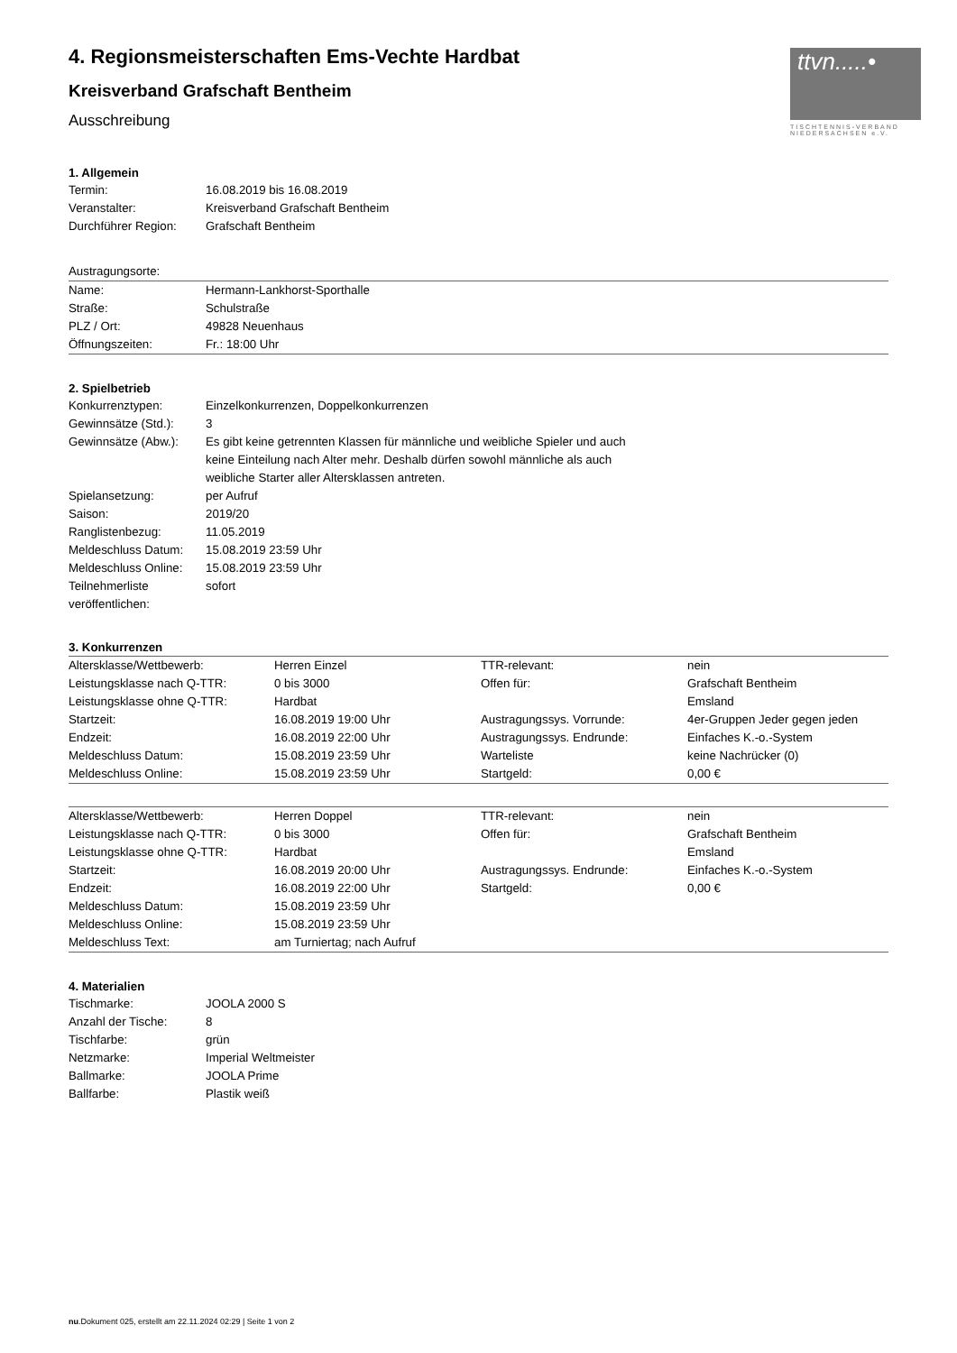ttvn.....•
TISCHTENNIS-VERBAND
NIEDERSACHSEN e.V.
4. Regionsmeisterschaften Ems-Vechte Hardbat
Kreisverband Grafschaft Bentheim
Ausschreibung
1. Allgemein
| Termin: | 16.08.2019 bis 16.08.2019 |
| Veranstalter: | Kreisverband Grafschaft Bentheim |
| Durchführer Region: | Grafschaft Bentheim |
Austragungsorte:
| Name: | Hermann-Lankhorst-Sporthalle |
| Straße: | Schulstraße |
| PLZ / Ort: | 49828 Neuenhaus |
| Öffnungszeiten: | Fr.: 18:00 Uhr |
2. Spielbetrieb
| Konkurrenztypen: | Einzelkonkurrenzen, Doppelkonkurrenzen |
| Gewinnsätze (Std.): | 3 |
| Gewinnsätze (Abw.): | Es gibt keine getrennten Klassen für männliche und weibliche Spieler und auch keine Einteilung nach Alter mehr. Deshalb dürfen sowohl männliche als auch weibliche Starter aller Altersklassen antreten. |
| Spielansetzung: | per Aufruf |
| Saison: | 2019/20 |
| Ranglistenbezug: | 11.05.2019 |
| Meldeschluss Datum: | 15.08.2019 23:59 Uhr |
| Meldeschluss Online: | 15.08.2019 23:59 Uhr |
| Teilnehmerliste veröffentlichen: | sofort |
3. Konkurrenzen
| Altersklasse/Wettbewerb: | Herren Einzel | TTR-relevant: | nein |
| Leistungsklasse nach Q-TTR: | 0 bis 3000 | Offen für: | Grafschaft Bentheim |
| Leistungsklasse ohne Q-TTR: | Hardbat | | Emsland |
| Startzeit: | 16.08.2019 19:00 Uhr | Austragungssys. Vorrunde: | 4er-Gruppen Jeder gegen jeden |
| Endzeit: | 16.08.2019 22:00 Uhr | Austragungssys. Endrunde: | Einfaches K.-o.-System |
| Meldeschluss Datum: | 15.08.2019 23:59 Uhr | Warteliste | keine Nachrücker (0) |
| Meldeschluss Online: | 15.08.2019 23:59 Uhr | Startgeld: | 0,00 € |
| Altersklasse/Wettbewerb: | Herren Doppel | TTR-relevant: | nein |
| Leistungsklasse nach Q-TTR: | 0 bis 3000 | Offen für: | Grafschaft Bentheim |
| Leistungsklasse ohne Q-TTR: | Hardbat | | Emsland |
| Startzeit: | 16.08.2019 20:00 Uhr | Austragungssys. Endrunde: | Einfaches K.-o.-System |
| Endzeit: | 16.08.2019 22:00 Uhr | Startgeld: | 0,00 € |
| Meldeschluss Datum: | 15.08.2019 23:59 Uhr | | |
| Meldeschluss Online: | 15.08.2019 23:59 Uhr | | |
| Meldeschluss Text: | am Turniertag; nach Aufruf | | |
4. Materialien
| Tischmarke: | JOOLA 2000 S |
| Anzahl der Tische: | 8 |
| Tischfarbe: | grün |
| Netzmarke: | Imperial Weltmeister |
| Ballmarke: | JOOLA Prime |
| Ballfarbe: | Plastik weiß |
nu.Dokument 025, erstellt am 22.11.2024 02:29 | Seite 1 von 2